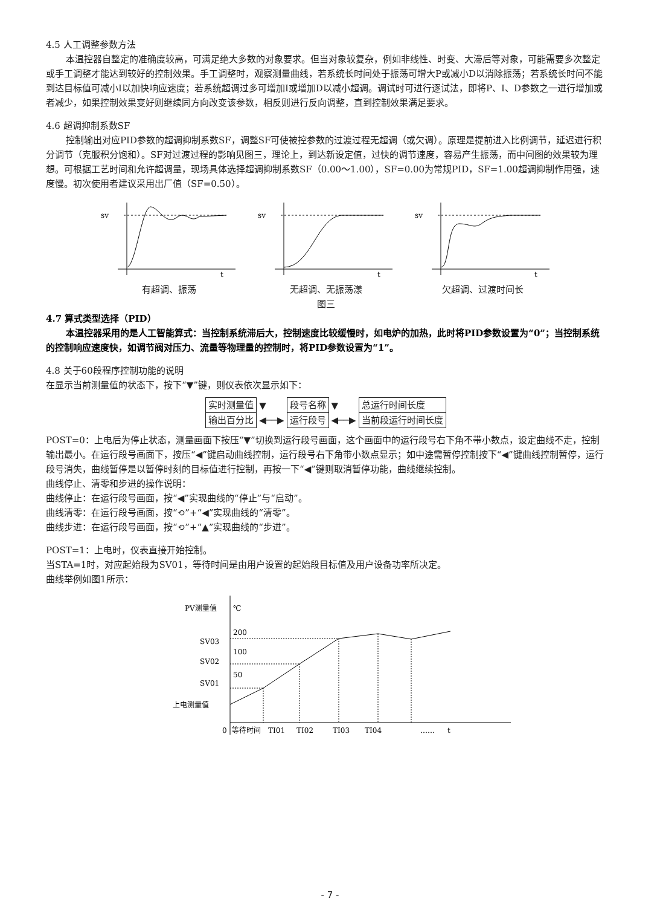4.5 人工调整参数方法
本温控器自整定的准确度较高，可满足绝大多数的对象要求。但当对象较复杂，例如非线性、时变、大滞后等对象，可能需要多次整定或手工调整才能达到较好的控制效果。手工调整时，观察测量曲线，若系统长时间处于振荡可增大P或减小D以消除振荡；若系统长时间不能到达目标值可减小I以加快响应速度；若系统超调过多可增加I或增加D以减小超调。调试时可进行逐试法，即将P、I、D参数之一进行增加或者减少，如果控制效果变好则继续同方向改变该参数，相反则进行反向调整，直到控制效果满足要求。
4.6 超调抑制系数SF
控制输出对应PID参数的超调抑制系数SF，调整SF可使被控参数的过渡过程无超调（或欠调）。原理是提前进入比例调节，延迟进行积分调节（克服积分饱和）。SF对过渡过程的影响见图三，理论上，到达新设定值，过快的调节速度，容易产生振荡，而中间图的效果较为理想。可根据工艺时间和允许超调量，现场具体选择超调抑制系数SF（0.00～1.00），SF=0.00为常规PID，SF=1.00超调抑制作用强，速度慢。初次使用者建议采用出厂值（SF=0.50）。
sv
t
有超调、振荡
sv
t
无超调、无振荡漾
sv
t
欠超调、过渡时间长
图三
4.7 算式类型选择（PID）
本温控器采用的是人工智能算式：当控制系统滞后大，控制速度比较缓慢时，如电炉的加热，此时将PID参数设置为“0”；当控制系统的控制响应速度快，如调节阀对压力、流量等物理量的控制时，将PID参数设置为“1”。
4.8 关于60段程序控制功能的说明
在显示当前测量值的状态下，按下“▼”键，则仪表依次显示如下：
| 实时测量值 | ▼ ◀──▶ | 段号名称 | ▼ ◀──▶ | 总运行时间长度 |
| 输出百分比 | | 运行段号 | | 当前段运行时间长度 |
POST=0：上电后为停止状态，测量画面下按压“▼”切换到运行段号画面，这个画面中的运行段号右下角不带小数点，设定曲线不走，控制输出最小。在运行段号画面下，按压“◀”键启动曲线控制，运行段号右下角带小数点显示；如中途需暂停控制按下“◀”键曲线控制暂停，运行段号消失，曲线暂停是以暂停时刻的目标值进行控制，再按一下“◀”键则取消暂停功能，曲线继续控制。
曲线停止、清零和步进的操作说明：
曲线停止：在运行段号画面，按“◀”实现曲线的“停止”与“启动”。
曲线清零：在运行段号画面，按“⟲”+“◀”实现曲线的“清零”。
曲线步进：在运行段号画面，按“⟲”+“▲”实现曲线的“步进”。
POST=1：上电时，仪表直接开始控制。
当STA=1时，对应起始段为SV01，等待时间是由用户设置的起始段目标值及用户设备功率所决定。
曲线举例如图1所示：
PV测量值
℃
SV03
200
SV02
100
SV01
50
上电测量值
0
等待时间
TI01
TI02
TI03
TI04
……
t
- 7 -